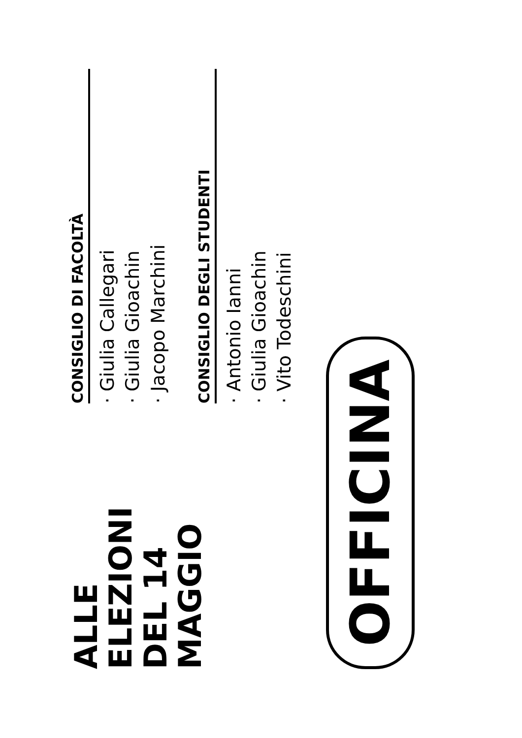ALLE ELEZIONI
DEL 14 MAGGIO
OFFICINA
CONSIGLIO DI FACOLTÀ
· Giulia Callegari
· Giulia Gioachin
· Jacopo Marchini
CONSIGLIO DEGLI STUDENTI
· Antonio Ianni
· Giulia Gioachin
· Vito Todeschini